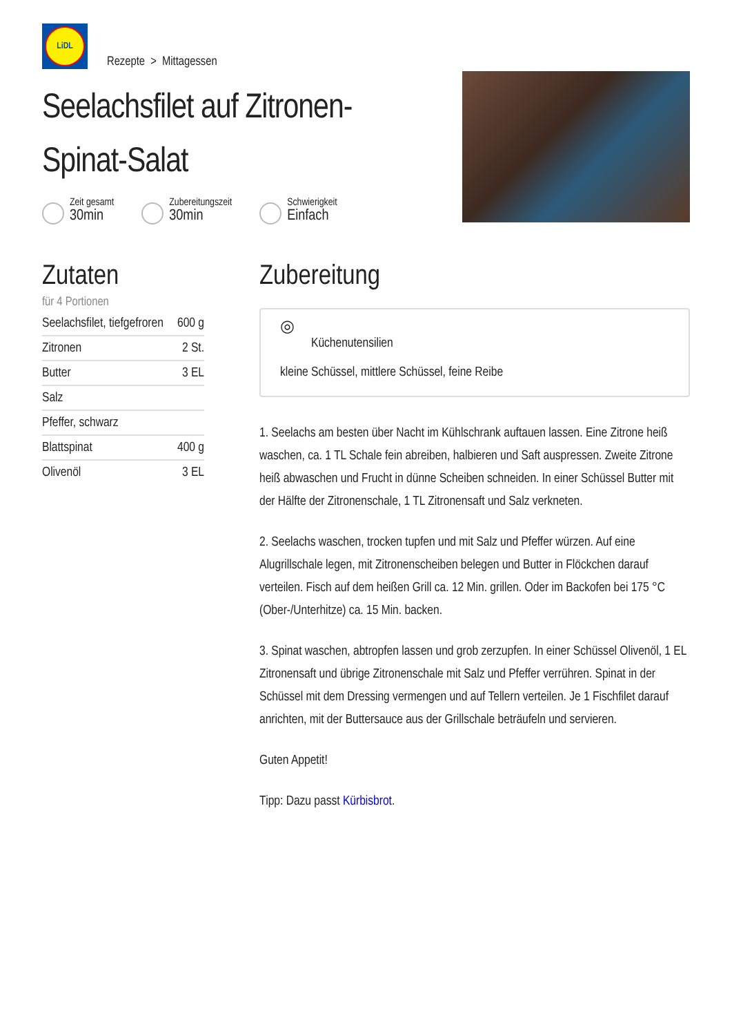LiDL
Rezepte > Mittagessen
Seelachsfilet auf Zitronen-
Spinat-Salat
Zeit gesamt
30min
Zubereitungszeit
30min
Schwierigkeit
Einfach
Zutaten
für 4 Portionen
| Seelachsfilet, tiefgefroren | 600 g |
| Zitronen | 2 St. |
| Butter | 3 EL |
| Salz | |
| Pfeffer, schwarz | |
| Blattspinat | 400 g |
| Olivenöl | 3 EL |
Zubereitung
◎
Küchenutensilien
kleine Schüssel, mittlere Schüssel, feine Reibe
1. Seelachs am besten über Nacht im Kühlschrank auftauen lassen. Eine Zitrone heiß waschen, ca. 1 TL Schale fein abreiben, halbieren und Saft auspressen. Zweite Zitrone heiß abwaschen und Frucht in dünne Scheiben schneiden. In einer Schüssel Butter mit der Hälfte der Zitronenschale, 1 TL Zitronensaft und Salz verkneten.
2. Seelachs waschen, trocken tupfen und mit Salz und Pfeffer würzen. Auf eine Alugrillschale legen, mit Zitronenscheiben belegen und Butter in Flöckchen darauf verteilen. Fisch auf dem heißen Grill ca. 12 Min. grillen. Oder im Backofen bei 175 °C (Ober-/Unterhitze) ca. 15 Min. backen.
3. Spinat waschen, abtropfen lassen und grob zerzupfen. In einer Schüssel Olivenöl, 1 EL Zitronensaft und übrige Zitronenschale mit Salz und Pfeffer verrühren. Spinat in der Schüssel mit dem Dressing vermengen und auf Tellern verteilen. Je 1 Fischfilet darauf anrichten, mit der Buttersauce aus der Grillschale beträufeln und servieren.
Guten Appetit!
Tipp: Dazu passt Kürbisbrot.